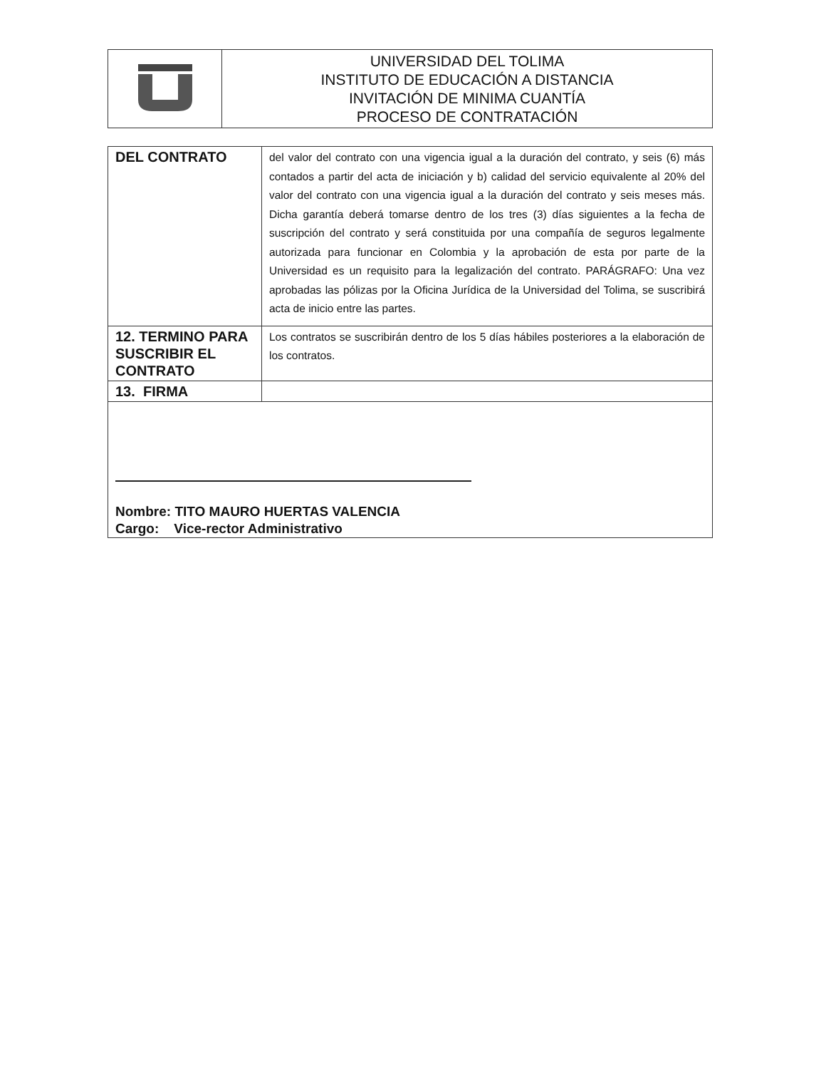| | UNIVERSIDAD DEL TOLIMA INSTITUTO DE EDUCACIÓN A DISTANCIA INVITACIÓN DE MINIMA CUANTÍA PROCESO DE CONTRATACIÓN |
| DEL CONTRATO | del valor del contrato con una vigencia igual a la duración del contrato, y seis (6) más contados a partir del acta de iniciación y b) calidad del servicio equivalente al 20% del valor del contrato con una vigencia igual a la duración del contrato y seis meses más. Dicha garantía deberá tomarse dentro de los tres (3) días siguientes a la fecha de suscripción del contrato y será constituida por una compañía de seguros legalmente autorizada para funcionar en Colombia y la aprobación de esta por parte de la Universidad es un requisito para la legalización del contrato. PARÁGRAFO: Una vez aprobadas las pólizas por la Oficina Jurídica de la Universidad del Tolima, se suscribirá acta de inicio entre las partes. |
| 12. TERMINO PARA SUSCRIBIR EL CONTRATO | Los contratos se suscribirán dentro de los 5 días hábiles posteriores a la elaboración de los contratos. |
| 13. FIRMA | |
| Nombre: TITO MAURO HUERTAS VALENCIA Cargo: Vice-rector Administrativo | |